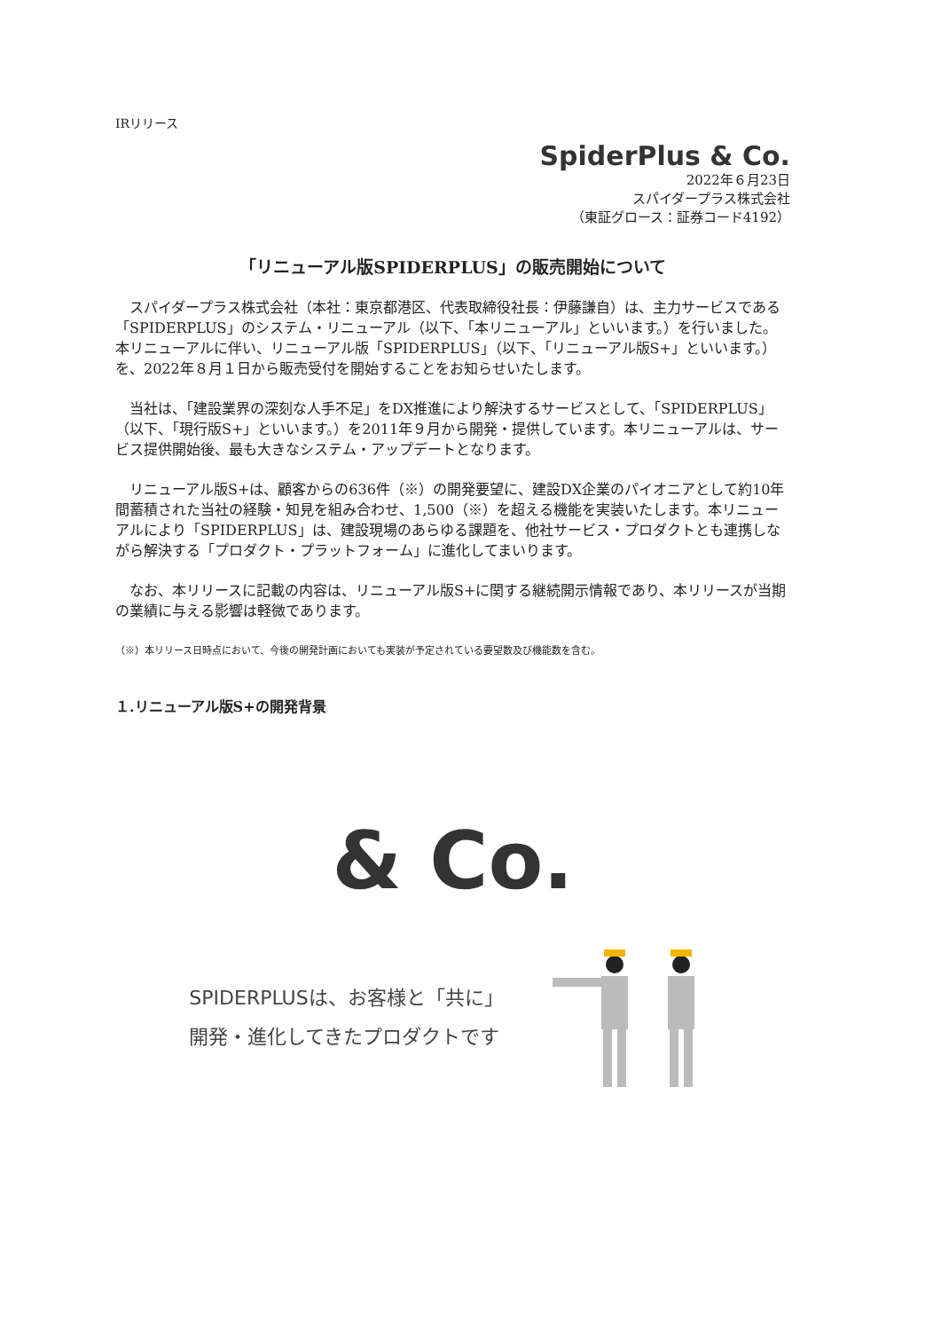IRリリース
SpiderPlus & Co.
2022年６月23日
スパイダープラス株式会社
（東証グロース：証券コード4192）
「リニューアル版SPIDERPLUS」の販売開始について
スパイダープラス株式会社（本社：東京都港区、代表取締役社長：伊藤謙自）は、主力サービスである「SPIDERPLUS」のシステム・リニューアル（以下、「本リニューアル」といいます。）を行いました。本リニューアルに伴い、リニューアル版「SPIDERPLUS」（以下、「リニューアル版S+」といいます。）を、2022年８月１日から販売受付を開始することをお知らせいたします。
当社は、「建設業界の深刻な人手不足」をDX推進により解決するサービスとして、「SPIDERPLUS」（以下、「現行版S+」といいます。）を2011年９月から開発・提供しています。本リニューアルは、サービス提供開始後、最も大きなシステム・アップデートとなります。
リニューアル版S+は、顧客からの636件（※）の開発要望に、建設DX企業のパイオニアとして約10年間蓄積された当社の経験・知見を組み合わせ、1,500（※）を超える機能を実装いたします。本リニューアルにより「SPIDERPLUS」は、建設現場のあらゆる課題を、他社サービス・プロダクトとも連携しながら解決する「プロダクト・プラットフォーム」に進化してまいります。
なお、本リリースに記載の内容は、リニューアル版S+に関する継続開示情報であり、本リリースが当期の業績に与える影響は軽微であります。
（※）本リリース日時点において、今後の開発計画においても実装が予定されている要望数及び機能数を含む。
１.リニューアル版S+の開発背景
& Co.
SPIDERPLUSは、お客様と「共に」
開発・進化してきたプロダクトです